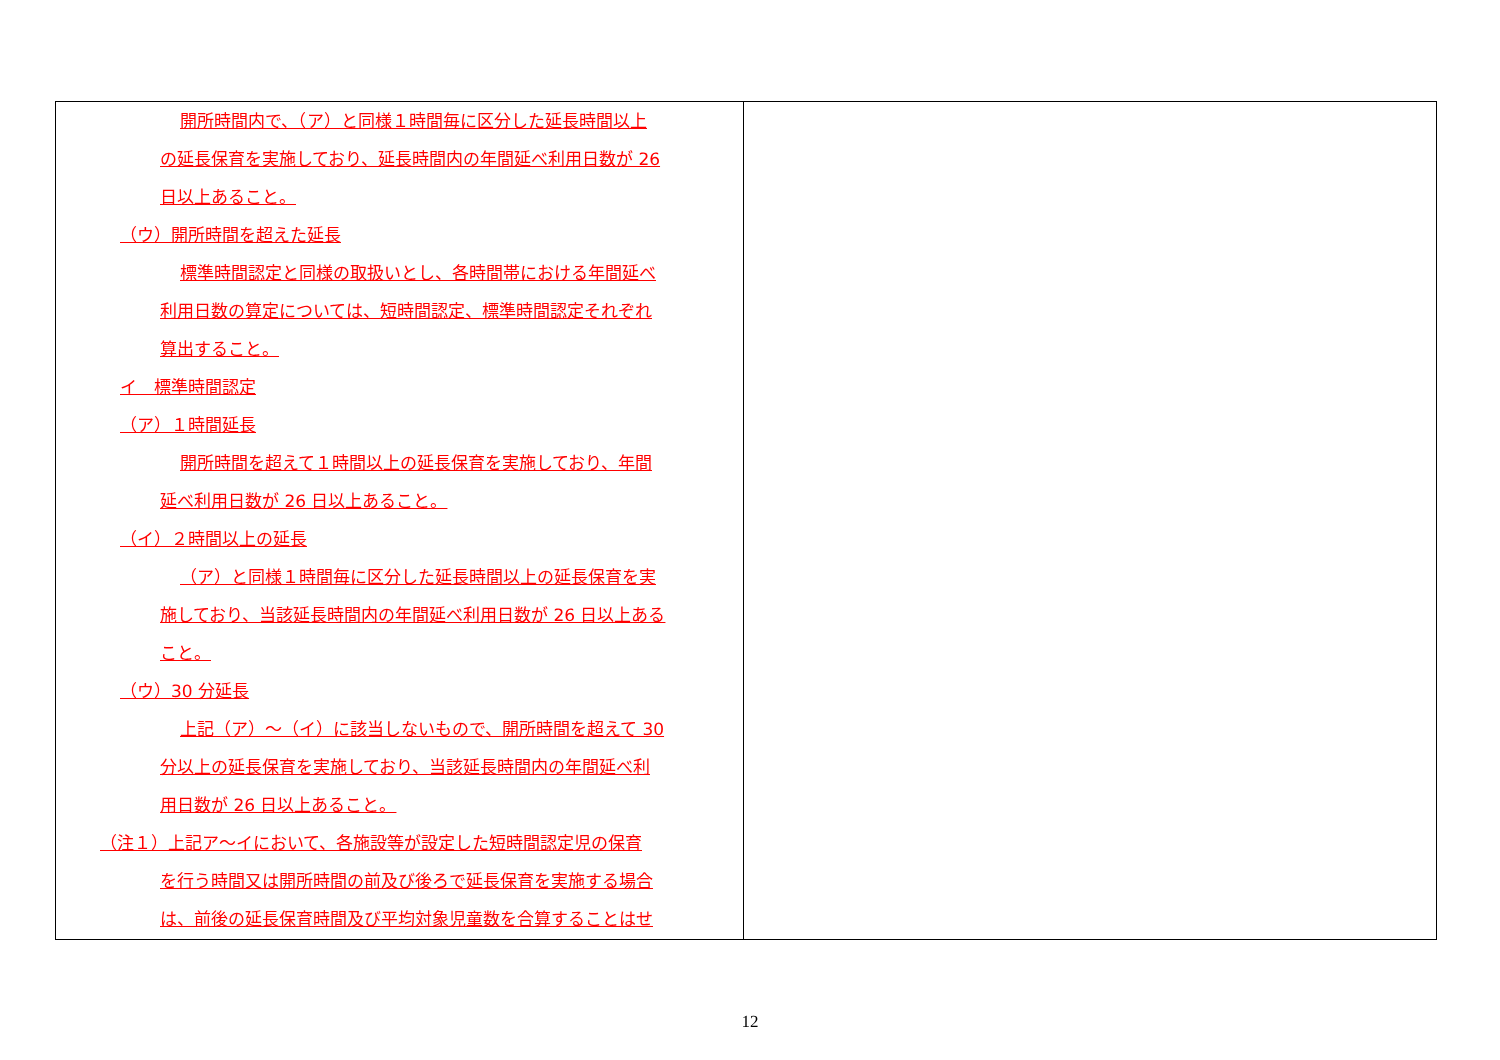| 開所時間内で、（ア）と同様１時間毎に区分した延長時間以上 の延長保育を実施しており、延長時間内の年間延べ利用日数が 26 日以上あること。 （ウ）開所時間を超えた延長 標準時間認定と同様の取扱いとし、各時間帯における年間延べ 利用日数の算定については、短時間認定、標準時間認定それぞれ 算出すること。 イ 標準時間認定 （ア）１時間延長 開所時間を超えて１時間以上の延長保育を実施しており、年間 延べ利用日数が 26 日以上あること。 （イ）２時間以上の延長 （ア）と同様１時間毎に区分した延長時間以上の延長保育を実 施しており、当該延長時間内の年間延べ利用日数が 26 日以上ある こと。 （ウ）30 分延長 上記（ア）～（イ）に該当しないもので、開所時間を超えて 30 分以上の延長保育を実施しており、当該延長時間内の年間延べ利 用日数が 26 日以上あること。 （注１）上記ア～イにおいて、各施設等が設定した短時間認定児の保育 を行う時間又は開所時間の前及び後ろで延長保育を実施する場合 は、前後の延長保育時間及び平均対象児童数を合算することはせ | |
12